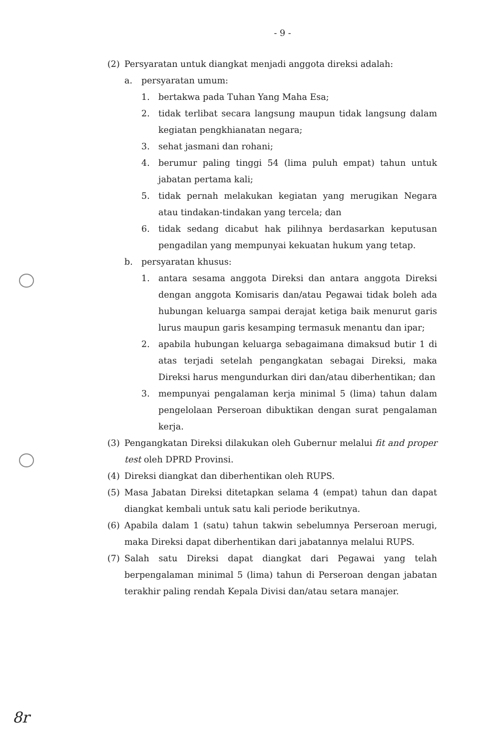- 9 -
(2) Persyaratan untuk diangkat menjadi anggota direksi adalah:
a. persyaratan umum:
1. bertakwa pada Tuhan Yang Maha Esa;
2. tidak terlibat secara langsung maupun tidak langsung dalam kegiatan pengkhianatan negara;
3. sehat jasmani dan rohani;
4. berumur paling tinggi 54 (lima puluh empat) tahun untuk jabatan pertama kali;
5. tidak pernah melakukan kegiatan yang merugikan Negara atau tindakan-tindakan yang tercela; dan
6. tidak sedang dicabut hak pilihnya berdasarkan keputusan pengadilan yang mempunyai kekuatan hukum yang tetap.
b. persyaratan khusus:
1. antara sesama anggota Direksi dan antara anggota Direksi dengan anggota Komisaris dan/atau Pegawai tidak boleh ada hubungan keluarga sampai derajat ketiga baik menurut garis lurus maupun garis kesamping termasuk menantu dan ipar;
2. apabila hubungan keluarga sebagaimana dimaksud butir 1 di atas terjadi setelah pengangkatan sebagai Direksi, maka Direksi harus mengundurkan diri dan/atau diberhentikan; dan
3. mempunyai pengalaman kerja minimal 5 (lima) tahun dalam pengelolaan Perseroan dibuktikan dengan surat pengalaman kerja.
(3) Pengangkatan Direksi dilakukan oleh Gubernur melalui fit and proper test oleh DPRD Provinsi.
(4) Direksi diangkat dan diberhentikan oleh RUPS.
(5) Masa Jabatan Direksi ditetapkan selama 4 (empat) tahun dan dapat diangkat kembali untuk satu kali periode berikutnya.
(6) Apabila dalam 1 (satu) tahun takwin sebelumnya Perseroan merugi, maka Direksi dapat diberhentikan dari jabatannya melalui RUPS.
(7) Salah satu Direksi dapat diangkat dari Pegawai yang telah berpengalaman minimal 5 (lima) tahun di Perseroan dengan jabatan terakhir paling rendah Kepala Divisi dan/atau setara manajer.
8r